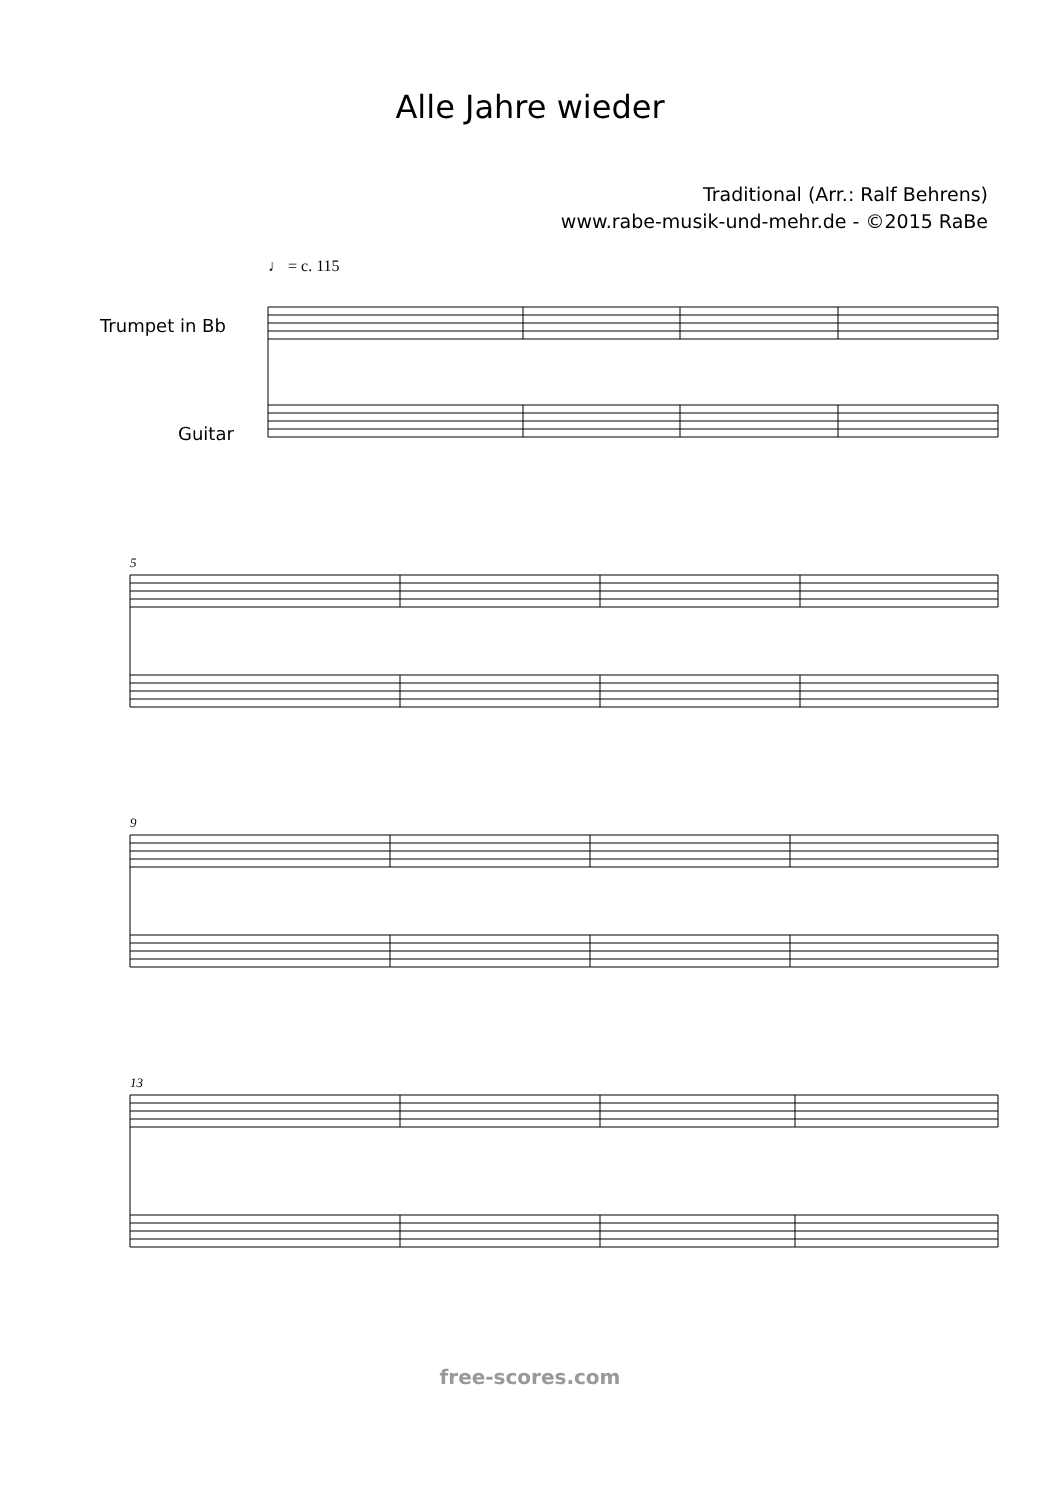Alle Jahre wieder
Traditional (Arr.: Ralf Behrens)
www.rabe-musik-und-mehr.de - ©2015 RaBe
♩ = c. 115
Trumpet in Bb
Guitar
5
9
13
free-scores.com